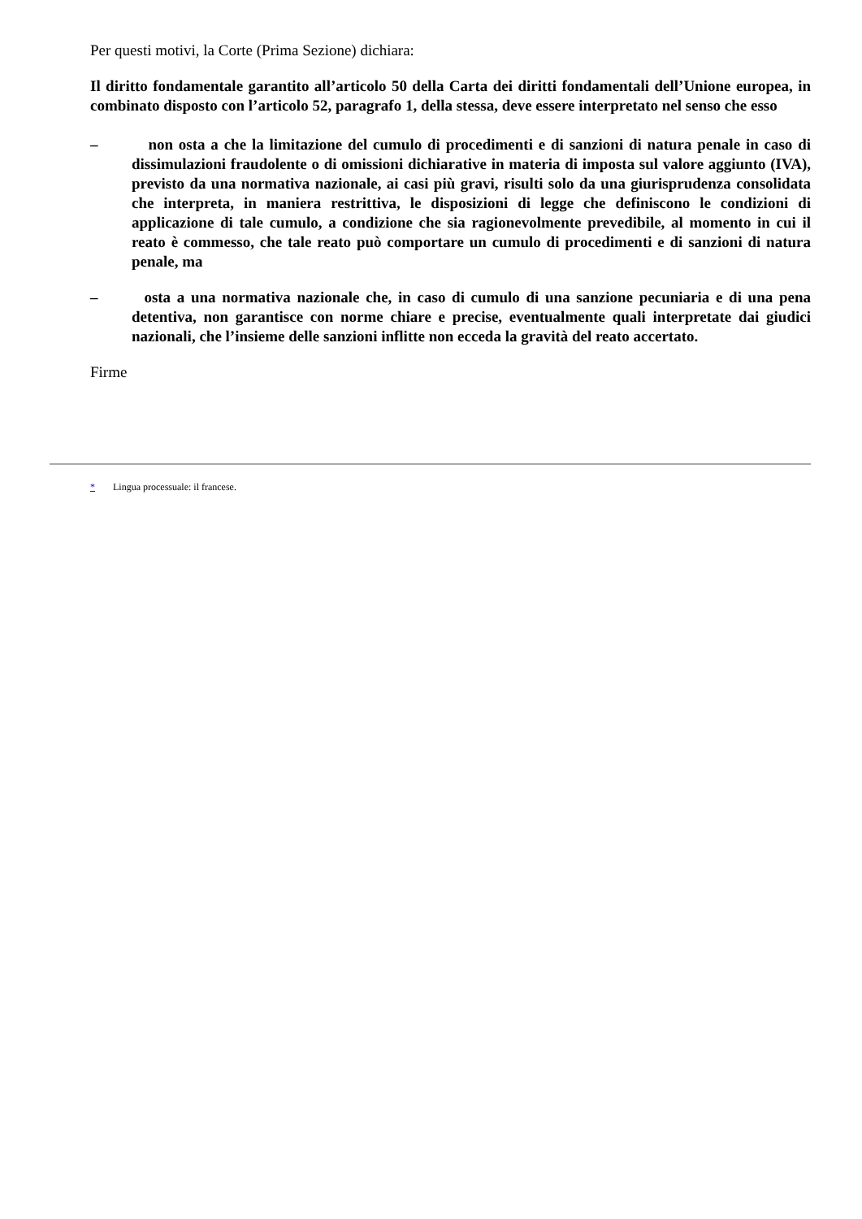Per questi motivi, la Corte (Prima Sezione) dichiara:
Il diritto fondamentale garantito all’articolo 50 della Carta dei diritti fondamentali dell’Unione europea, in combinato disposto con l’articolo 52, paragrafo 1, della stessa, deve essere interpretato nel senso che esso
– non osta a che la limitazione del cumulo di procedimenti e di sanzioni di natura penale in caso di dissimulazioni fraudolente o di omissioni dichiarative in materia di imposta sul valore aggiunto (IVA), previsto da una normativa nazionale, ai casi più gravi, risulti solo da una giurisprudenza consolidata che interpreta, in maniera restrittiva, le disposizioni di legge che definiscono le condizioni di applicazione di tale cumulo, a condizione che sia ragionevolmente prevedibile, al momento in cui il reato è commesso, che tale reato può comportare un cumulo di procedimenti e di sanzioni di natura penale, ma
– osta a una normativa nazionale che, in caso di cumulo di una sanzione pecuniaria e di una pena detentiva, non garantisce con norme chiare e precise, eventualmente quali interpretate dai giudici nazionali, che l’insieme delle sanzioni inflitte non ecceda la gravità del reato accertato.
Firme
* Lingua processuale: il francese.